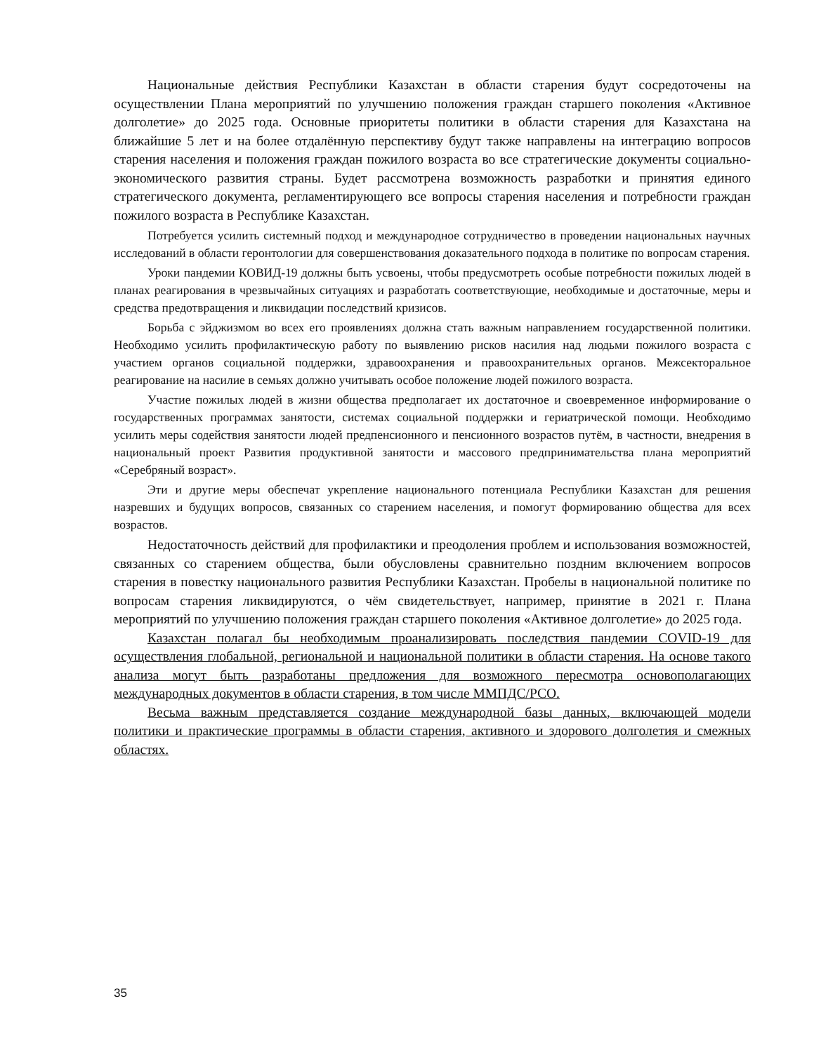Национальные действия Республики Казахстан в области старения будут сосредоточены на осуществлении Плана мероприятий по улучшению положения граждан старшего поколения «Активное долголетие» до 2025 года. Основные приоритеты политики в области старения для Казахстана на ближайшие 5 лет и на более отдалённую перспективу будут также направлены на интеграцию вопросов старения населения и положения граждан пожилого возраста во все стратегические документы социально-экономического развития страны. Будет рассмотрена возможность разработки и принятия единого стратегического документа, регламентирующего все вопросы старения населения и потребности граждан пожилого возраста в Республике Казахстан.
Потребуется усилить системный подход и международное сотрудничество в проведении национальных научных исследований в области геронтологии для совершенствования доказательного подхода в политике по вопросам старения.
Уроки пандемии КОВИД-19 должны быть усвоены, чтобы предусмотреть особые потребности пожилых людей в планах реагирования в чрезвычайных ситуациях и разработать соответствующие, необходимые и достаточные, меры и средства предотвращения и ликвидации последствий кризисов.
Борьба с эйджизмом во всех его проявлениях должна стать важным направлением государственной политики. Необходимо усилить профилактическую работу по выявлению рисков насилия над людьми пожилого возраста с участием органов социальной поддержки, здравоохранения и правоохранительных органов. Межсекторальное реагирование на насилие в семьях должно учитывать особое положение людей пожилого возраста.
Участие пожилых людей в жизни общества предполагает их достаточное и своевременное информирование о государственных программах занятости, системах социальной поддержки и гериатрической помощи. Необходимо усилить меры содействия занятости людей предпенсионного и пенсионного возрастов путём, в частности, внедрения в национальный проект Развития продуктивной занятости и массового предпринимательства плана мероприятий «Серебряный возраст».
Эти и другие меры обеспечат укрепление национального потенциала Республики Казахстан для решения назревших и будущих вопросов, связанных со старением населения, и помогут формированию общества для всех возрастов.
Недостаточность действий для профилактики и преодоления проблем и использования возможностей, связанных со старением общества, были обусловлены сравнительно поздним включением вопросов старения в повестку национального развития Республики Казахстан. Пробелы в национальной политике по вопросам старения ликвидируются, о чём свидетельствует, например, принятие в 2021 г. Плана мероприятий по улучшению положения граждан старшего поколения «Активное долголетие» до 2025 года.
Казахстан полагал бы необходимым проанализировать последствия пандемии COVID-19 для осуществления глобальной, региональной и национальной политики в области старения. На основе такого анализа могут быть разработаны предложения для возможного пересмотра основополагающих международных документов в области старения, в том числе ММПДС/РСО.
Весьма важным представляется создание международной базы данных, включающей модели политики и практические программы в области старения, активного и здорового долголетия и смежных областях.
35